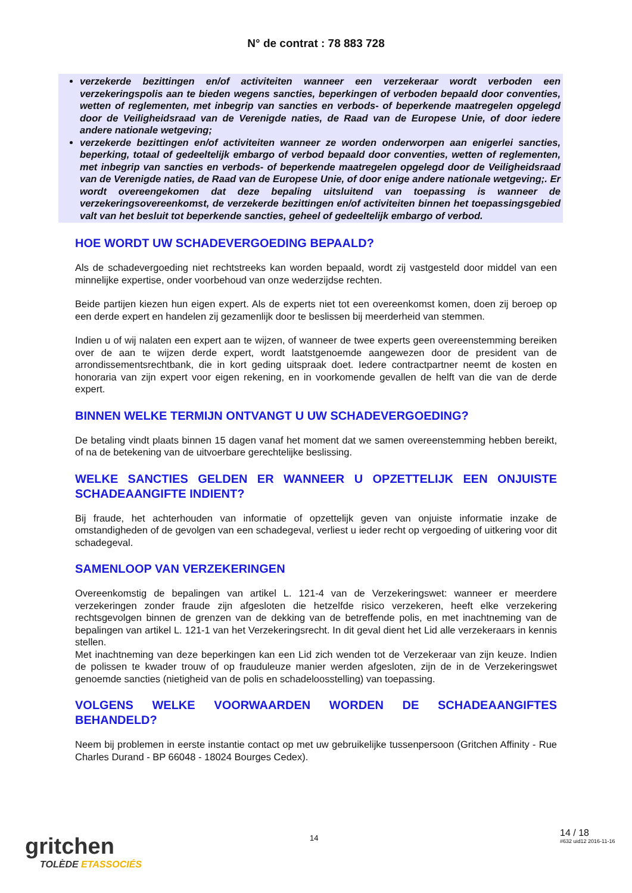N° de contrat : 78 883 728
verzekerde bezittingen en/of activiteiten wanneer een verzekeraar wordt verboden een verzekeringspolis aan te bieden wegens sancties, beperkingen of verboden bepaald door conventies, wetten of reglementen, met inbegrip van sancties en verbods- of beperkende maatregelen opgelegd door de Veiligheidsraad van de Verenigde naties, de Raad van de Europese Unie, of door iedere andere nationale wetgeving;
verzekerde bezittingen en/of activiteiten wanneer ze worden onderworpen aan enigerlei sancties, beperking, totaal of gedeeltelijk embargo of verbod bepaald door conventies, wetten of reglementen, met inbegrip van sancties en verbods- of beperkende maatregelen opgelegd door de Veiligheidsraad van de Verenigde naties, de Raad van de Europese Unie, of door enige andere nationale wetgeving;. Er wordt overeengekomen dat deze bepaling uitsluitend van toepassing is wanneer de verzekeringsovereenkomst, de verzekerde bezittingen en/of activiteiten binnen het toepassingsgebied valt van het besluit tot beperkende sancties, geheel of gedeeltelijk embargo of verbod.
HOE WORDT UW SCHADEVERGOEDING BEPAALD?
Als de schadevergoeding niet rechtstreeks kan worden bepaald, wordt zij vastgesteld door middel van een minnelijke expertise, onder voorbehoud van onze wederzijdse rechten.
Beide partijen kiezen hun eigen expert. Als de experts niet tot een overeenkomst komen, doen zij beroep op een derde expert en handelen zij gezamenlijk door te beslissen bij meerderheid van stemmen.
Indien u of wij nalaten een expert aan te wijzen, of wanneer de twee experts geen overeenstemming bereiken over de aan te wijzen derde expert, wordt laatstgenoemde aangewezen door de president van de arrondissementsrechtbank, die in kort geding uitspraak doet. Iedere contractpartner neemt de kosten en honoraria van zijn expert voor eigen rekening, en in voorkomende gevallen de helft van die van de derde expert.
BINNEN WELKE TERMIJN ONTVANGT U UW SCHADEVERGOEDING?
De betaling vindt plaats binnen 15 dagen vanaf het moment dat we samen overeenstemming hebben bereikt, of na de betekening van de uitvoerbare gerechtelijke beslissing.
WELKE SANCTIES GELDEN ER WANNEER U OPZETTELIJK EEN ONJUISTE SCHADEAANGIFTE INDIENT?
Bij fraude, het achterhouden van informatie of opzettelijk geven van onjuiste informatie inzake de omstandigheden of de gevolgen van een schadegeval, verliest u ieder recht op vergoeding of uitkering voor dit schadegeval.
SAMENLOOP VAN VERZEKERINGEN
Overeenkomstig de bepalingen van artikel L. 121-4 van de Verzekeringswet: wanneer er meerdere verzekeringen zonder fraude zijn afgesloten die hetzelfde risico verzekeren, heeft elke verzekering rechtsgevolgen binnen de grenzen van de dekking van de betreffende polis, en met inachtneming van de bepalingen van artikel L. 121-1 van het Verzekeringsrecht. In dit geval dient het Lid alle verzekeraars in kennis stellen.
Met inachtneming van deze beperkingen kan een Lid zich wenden tot de Verzekeraar van zijn keuze. Indien de polissen te kwader trouw of op frauduleuze manier werden afgesloten, zijn de in de Verzekeringswet genoemde sancties (nietigheid van de polis en schadeloosstelling) van toepassing.
VOLGENS WELKE VOORWAARDEN WORDEN DE SCHADEAANGIFTES BEHANDELD?
Neem bij problemen in eerste instantie contact op met uw gebruikelijke tussenpersoon (Gritchen Affinity - Rue Charles Durand - BP 66048 - 18024 Bourges Cedex).
gritchen
TOLÈDE ETASSOCIÉS
14 14 / 18
#632 uid12 2016-11-16